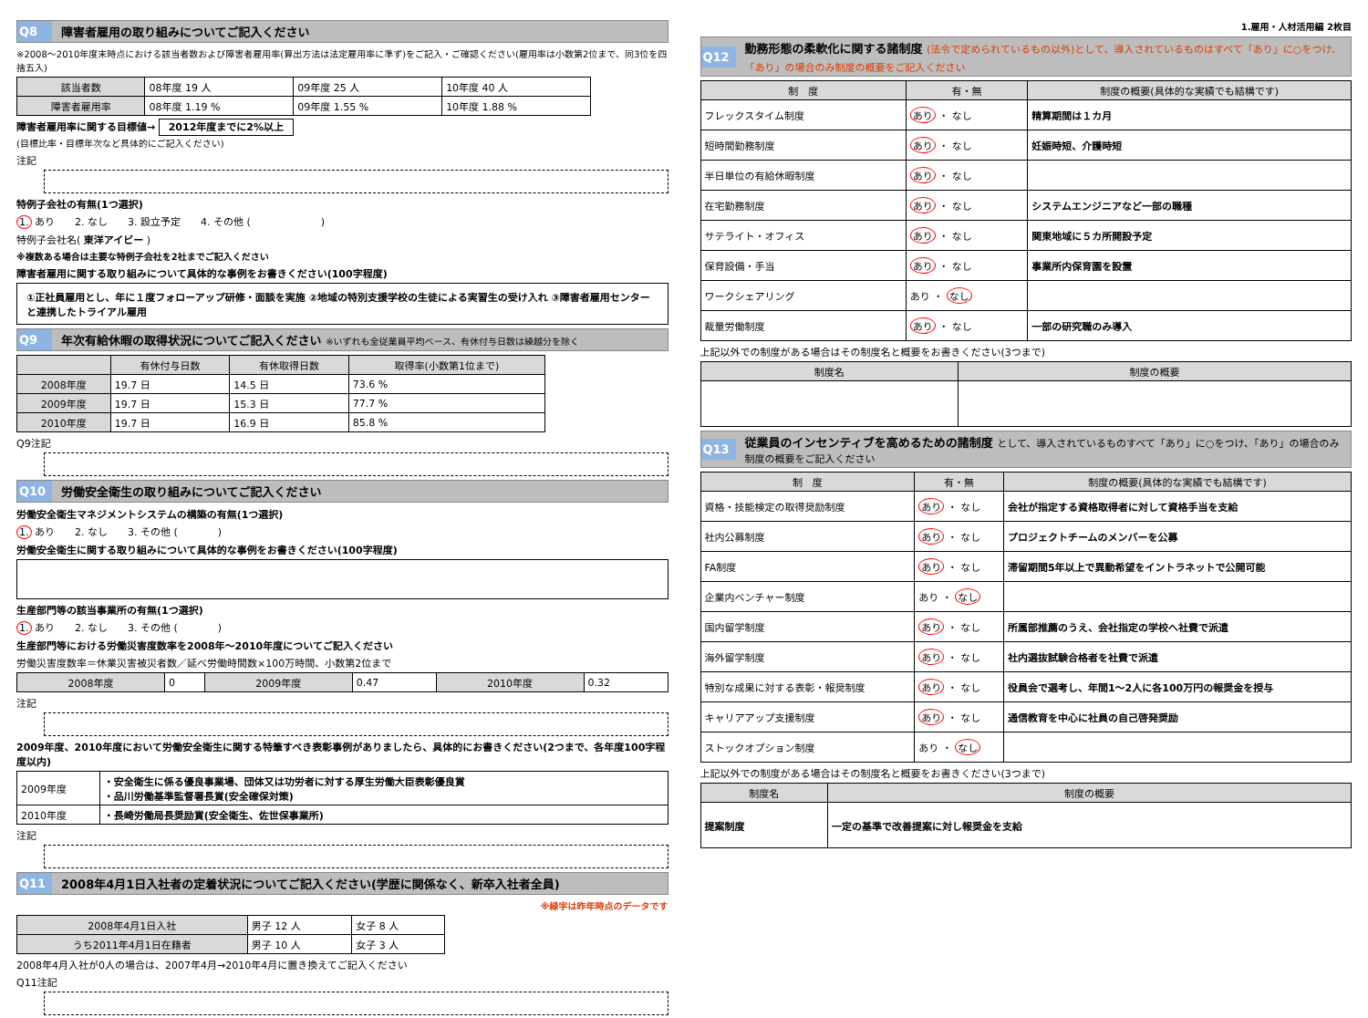Q8
障害者雇用の取り組みについてご記入ください
※2008～2010年度末時点における該当者数および障害者雇用率(算出方法は法定雇用率に準ず)をご記入・ご確認ください(雇用率は小数第2位まで、同3位を四捨五入)
| 該当者数 | 08年度 19 人 | 09年度 25 人 | 10年度 40 人 |
| 障害者雇用率 | 08年度 1.19 % | 09年度 1.55 % | 10年度 1.88 % |
障害者雇用率に関する目標値→ 2012年度までに2%以上
(目標比率・目標年次など具体的にご記入ください)
注記
特例子会社の有無(1つ選択)
1. あり　　2. なし　　3. 設立予定　　4. その他 (　　　　　　　)
特例子会社名( 東洋アイビー )
※複数ある場合は主要な特例子会社を2社までご記入ください
障害者雇用に関する取り組みについて具体的な事例をお書きください(100字程度)
①正社員雇用とし、年に１度フォローアップ研修・面談を実施 ②地域の特別支援学校の生徒による実習生の受け入れ ③障害者雇用センターと連携したトライアル雇用
Q9
年次有給休暇の取得状況についてご記入ください ※いずれも全従業員平均ベース、有休付与日数は繰越分を除く
| | 有休付与日数 | 有休取得日数 | 取得率(小数第1位まで) |
| --- | --- | --- | --- |
| 2008年度 | 19.7 日 | 14.5 日 | 73.6 % |
| 2009年度 | 19.7 日 | 15.3 日 | 77.7 % |
| 2010年度 | 19.7 日 | 16.9 日 | 85.8 % |
Q9注記
Q10
労働安全衛生の取り組みについてご記入ください
労働安全衛生マネジメントシステムの構築の有無(1つ選択)
1. あり　　2. なし　　3. その他 (　　　　)
労働安全衛生に関する取り組みについて具体的な事例をお書きください(100字程度)
生産部門等の該当事業所の有無(1つ選択)
1. あり　　2. なし　　3. その他 (　　　　)
生産部門等における労働災害度数率を2008年～2010年度についてご記入ください
労働災害度数率＝休業災害被災者数／延べ労働時間数×100万時間、小数第2位まで
| 2008年度 | 0 | 2009年度 | 0.47 | 2010年度 | 0.32 |
注記
2009年度、2010年度において労働安全衛生に関する特筆すべき表彰事例がありましたら、具体的にお書きください(2つまで、各年度100字程度以内)
| 2009年度 | ・安全衛生に係る優良事業場、団体又は功労者に対する厚生労働大臣表彰優良賞 ・品川労働基準監督署長賞(安全確保対策) |
| 2010年度 | ・長崎労働局長奨励賞(安全衛生、佐世保事業所) |
注記
Q11
2008年4月1日入社者の定着状況についてご記入ください(学歴に関係なく、新卒入社者全員)
※緑字は昨年時点のデータです
| 2008年4月1日入社 | 男子 12 人 | 女子 8 人 |
| うち2011年4月1日在籍者 | 男子 10 人 | 女子 3 人 |
2008年4月入社が0人の場合は、2007年4月→2010年4月に置き換えてご記入ください
Q11注記
1.雇用・人材活用編 2枚目
Q12
勤務形態の柔軟化に関する諸制度 (法令で定められているもの以外)として、導入されているものはすべて「あり」に○をつけ、「あり」の場合のみ制度の概要をご記入ください
| 制 度 | 有・無 | 制度の概要(具体的な実績でも結構です) |
| --- | --- | --- |
| フレックスタイム制度 | あり ・ なし | 精算期間は１カ月 |
| 短時間勤務制度 | あり ・ なし | 妊娠時短、介護時短 |
| 半日単位の有給休暇制度 | あり ・ なし | |
| 在宅勤務制度 | あり ・ なし | システムエンジニアなど一部の職種 |
| サテライト・オフィス | あり ・ なし | 関東地域に５カ所開設予定 |
| 保育設備・手当 | あり ・ なし | 事業所内保育園を設置 |
| ワークシェアリング | あり ・ なし | |
| 裁量労働制度 | あり ・ なし | 一部の研究職のみ導入 |
上記以外での制度がある場合はその制度名と概要をお書きください(3つまで)
| 制度名 | 制度の概要 |
| --- | --- |
Q13
従業員のインセンティブを高めるための諸制度 として、導入されているものすべて「あり」に○をつけ、「あり」の場合のみ制度の概要をご記入ください
| 制 度 | 有・無 | 制度の概要(具体的な実績でも結構です) |
| --- | --- | --- |
| 資格・技能検定の取得奨励制度 | あり ・ なし | 会社が指定する資格取得者に対して資格手当を支給 |
| 社内公募制度 | あり ・ なし | プロジェクトチームのメンバーを公募 |
| FA制度 | あり ・ なし | 滞留期間5年以上で異動希望をイントラネットで公開可能 |
| 企業内ベンチャー制度 | あり ・ なし | |
| 国内留学制度 | あり ・ なし | 所属部推薦のうえ、会社指定の学校へ社費で派遣 |
| 海外留学制度 | あり ・ なし | 社内選抜試験合格者を社費で派遣 |
| 特別な成果に対する表彰・報奨制度 | あり ・ なし | 役員会で選考し、年間1～2人に各100万円の報奨金を授与 |
| キャリアアップ支援制度 | あり ・ なし | 通信教育を中心に社員の自己啓発奨励 |
| ストックオプション制度 | あり ・ なし | |
上記以外での制度がある場合はその制度名と概要をお書きください(3つまで)
| 制度名 | 制度の概要 |
| --- | --- |
| 提案制度 | 一定の基準で改善提案に対し報奨金を支給 |